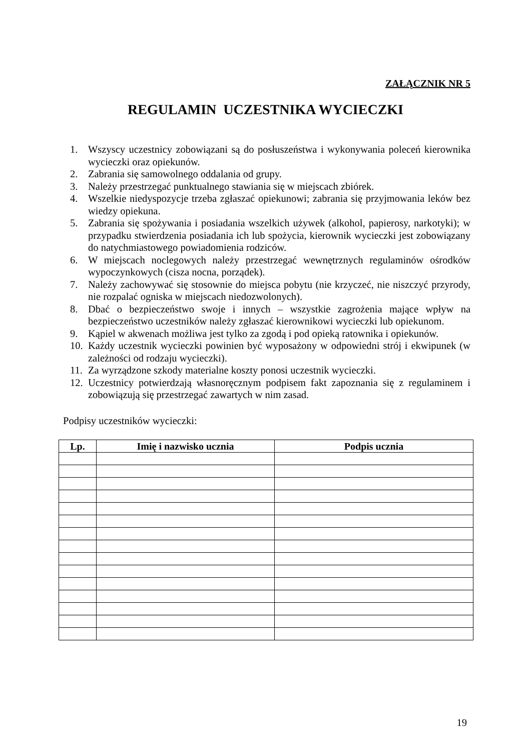ZAŁĄCZNIK NR 5
REGULAMIN UCZESTNIKA WYCIECZKI
1. Wszyscy uczestnicy zobowiązani są do posłuszeństwa i wykonywania poleceń kierownika wycieczki oraz opiekunów.
2. Zabrania się samowolnego oddalania od grupy.
3. Należy przestrzegać punktualnego stawiania się w miejscach zbiórek.
4. Wszelkie niedyspozycje trzeba zgłaszać opiekunowi; zabrania się przyjmowania leków bez wiedzy opiekuna.
5. Zabrania się spożywania i posiadania wszelkich używek (alkohol, papierosy, narkotyki); w przypadku stwierdzenia posiadania ich lub spożycia, kierownik wycieczki jest zobowiązany do natychmiastowego powiadomienia rodziców.
6. W miejscach noclegowych należy przestrzegać wewnętrznych regulaminów ośrodków wypoczynkowych (cisza nocna, porządek).
7. Należy zachowywać się stosownie do miejsca pobytu (nie krzyczeć, nie niszczyć przyrody, nie rozpalać ogniska w miejscach niedozwolonych).
8. Dbać o bezpieczeństwo swoje i innych – wszystkie zagrożenia mające wpływ na bezpieczeństwo uczestników należy zgłaszać kierownikowi wycieczki lub opiekunom.
9. Kąpiel w akwenach możliwa jest tylko za zgodą i pod opieką ratownika i opiekunów.
10. Każdy uczestnik wycieczki powinien być wyposażony w odpowiedni strój i ekwipunek (w zależności od rodzaju wycieczki).
11. Za wyrządzone szkody materialne koszty ponosi uczestnik wycieczki.
12. Uczestnicy potwierdzają własnoręcznym podpisem fakt zapoznania się z regulaminem i zobowiązują się przestrzegać zawartych w nim zasad.
Podpisy uczestników wycieczki:
| Lp. | Imię i nazwisko ucznia | Podpis ucznia |
| --- | --- | --- |
19